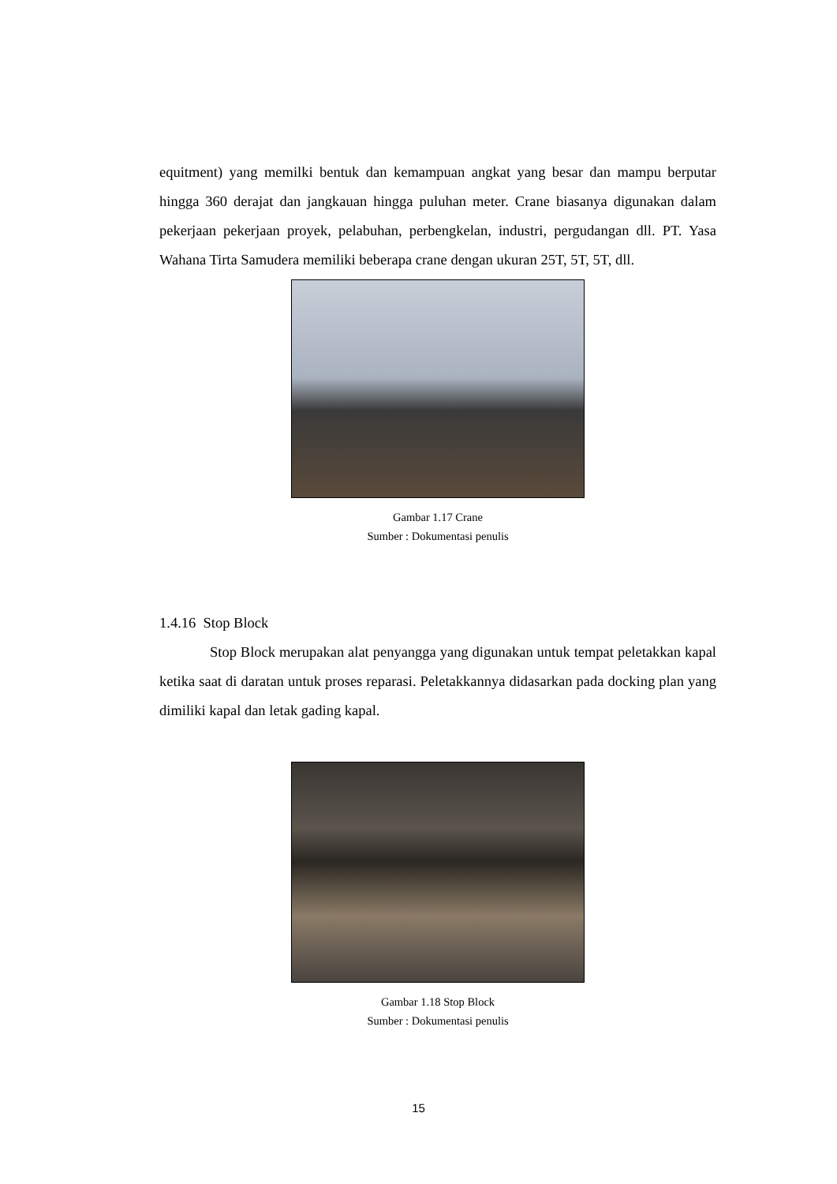equitment) yang memilki bentuk dan kemampuan angkat yang besar dan mampu berputar hingga 360 derajat dan jangkauan hingga puluhan meter. Crane biasanya digunakan dalam pekerjaan pekerjaan proyek, pelabuhan, perbengkelan, industri, pergudangan dll. PT. Yasa Wahana Tirta Samudera memiliki beberapa crane dengan ukuran 25T, 5T, 5T, dll.
Gambar 1.17 Crane
Sumber : Dokumentasi penulis
1.4.16 Stop Block
Stop Block merupakan alat penyangga yang digunakan untuk tempat peletakkan kapal ketika saat di daratan untuk proses reparasi. Peletakkannya didasarkan pada docking plan yang dimiliki kapal dan letak gading kapal.
Gambar 1.18 Stop Block
Sumber : Dokumentasi penulis
15